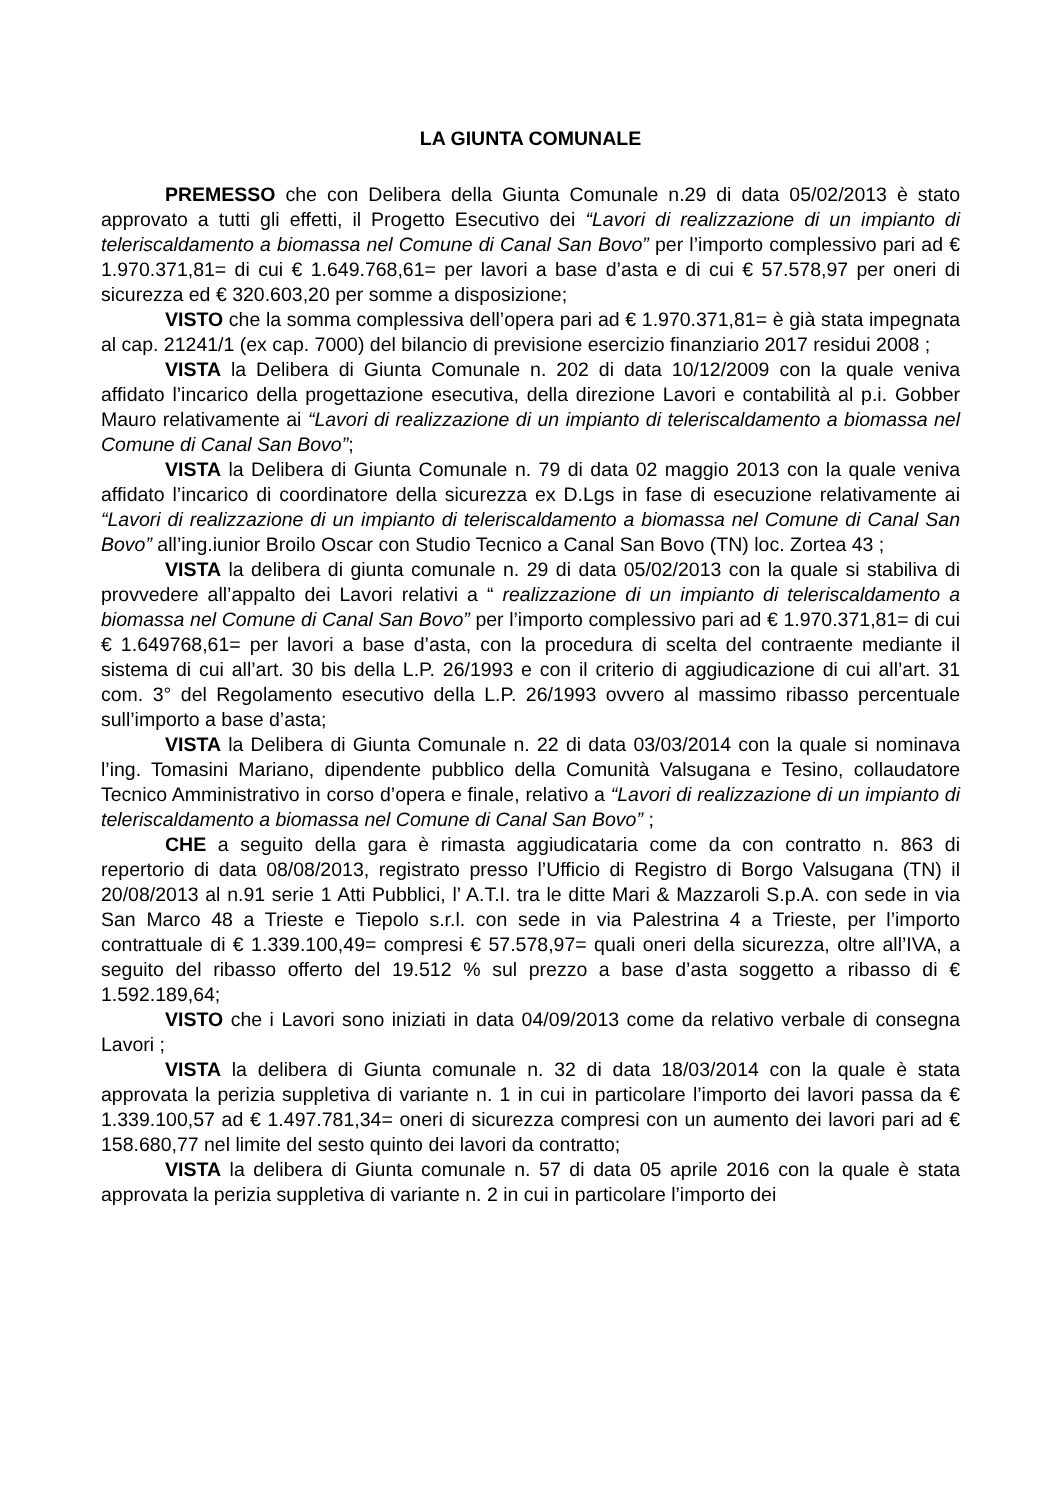LA GIUNTA COMUNALE
PREMESSO che con Delibera della Giunta Comunale n.29 di data 05/02/2013 è stato approvato a tutti gli effetti, il Progetto Esecutivo dei “Lavori di realizzazione di un impianto di teleriscaldamento a biomassa nel Comune di Canal San Bovo” per l’importo complessivo pari ad € 1.970.371,81= di cui € 1.649.768,61= per lavori a base d’asta e di cui € 57.578,97 per oneri di sicurezza ed € 320.603,20 per somme a disposizione;
VISTO che la somma complessiva dell’opera pari ad € 1.970.371,81= è già stata impegnata al cap. 21241/1 (ex cap. 7000) del bilancio di previsione esercizio finanziario 2017 residui 2008 ;
VISTA la Delibera di Giunta Comunale n. 202 di data 10/12/2009 con la quale veniva affidato l’incarico della progettazione esecutiva, della direzione Lavori e contabilità al p.i. Gobber Mauro relativamente ai “Lavori di realizzazione di un impianto di teleriscaldamento a biomassa nel Comune di Canal San Bovo”;
VISTA la Delibera di Giunta Comunale n. 79 di data 02 maggio 2013 con la quale veniva affidato l’incarico di coordinatore della sicurezza ex D.Lgs in fase di esecuzione relativamente ai “Lavori di realizzazione di un impianto di teleriscaldamento a biomassa nel Comune di Canal San Bovo” all’ing.iunior Broilo Oscar con Studio Tecnico a Canal San Bovo (TN) loc. Zortea 43 ;
VISTA la delibera di giunta comunale n. 29 di data 05/02/2013 con la quale si stabiliva di provvedere all’appalto dei Lavori relativi a “ realizzazione di un impianto di teleriscaldamento a biomassa nel Comune di Canal San Bovo” per l’importo complessivo pari ad € 1.970.371,81= di cui € 1.649768,61= per lavori a base d’asta, con la procedura di scelta del contraente mediante il sistema di cui all’art. 30 bis della L.P. 26/1993 e con il criterio di aggiudicazione di cui all’art. 31 com. 3° del Regolamento esecutivo della L.P. 26/1993 ovvero al massimo ribasso percentuale sull’importo a base d’asta;
VISTA la Delibera di Giunta Comunale n. 22 di data 03/03/2014 con la quale si nominava l’ing. Tomasini Mariano, dipendente pubblico della Comunità Valsugana e Tesino, collaudatore Tecnico Amministrativo in corso d’opera e finale, relativo a “Lavori di realizzazione di un impianto di teleriscaldamento a biomassa nel Comune di Canal San Bovo” ;
CHE a seguito della gara è rimasta aggiudicataria come da con contratto n. 863 di repertorio di data 08/08/2013, registrato presso l’Ufficio di Registro di Borgo Valsugana (TN) il 20/08/2013 al n.91 serie 1 Atti Pubblici, l’ A.T.I. tra le ditte Mari & Mazzaroli S.p.A. con sede in via San Marco 48 a Trieste e Tiepolo s.r.l. con sede in via Palestrina 4 a Trieste, per l’importo contrattuale di € 1.339.100,49= compresi € 57.578,97= quali oneri della sicurezza, oltre all’IVA, a seguito del ribasso offerto del 19.512 % sul prezzo a base d’asta soggetto a ribasso di € 1.592.189,64;
VISTO che i Lavori sono iniziati in data 04/09/2013 come da relativo verbale di consegna Lavori ;
VISTA la delibera di Giunta comunale n. 32 di data 18/03/2014 con la quale è stata approvata la perizia suppletiva di variante n. 1 in cui in particolare l’importo dei lavori passa da € 1.339.100,57 ad € 1.497.781,34= oneri di sicurezza compresi con un aumento dei lavori pari ad € 158.680,77 nel limite del sesto quinto dei lavori da contratto;
VISTA la delibera di Giunta comunale n. 57 di data 05 aprile 2016 con la quale è stata approvata la perizia suppletiva di variante n. 2 in cui in particolare l’importo dei